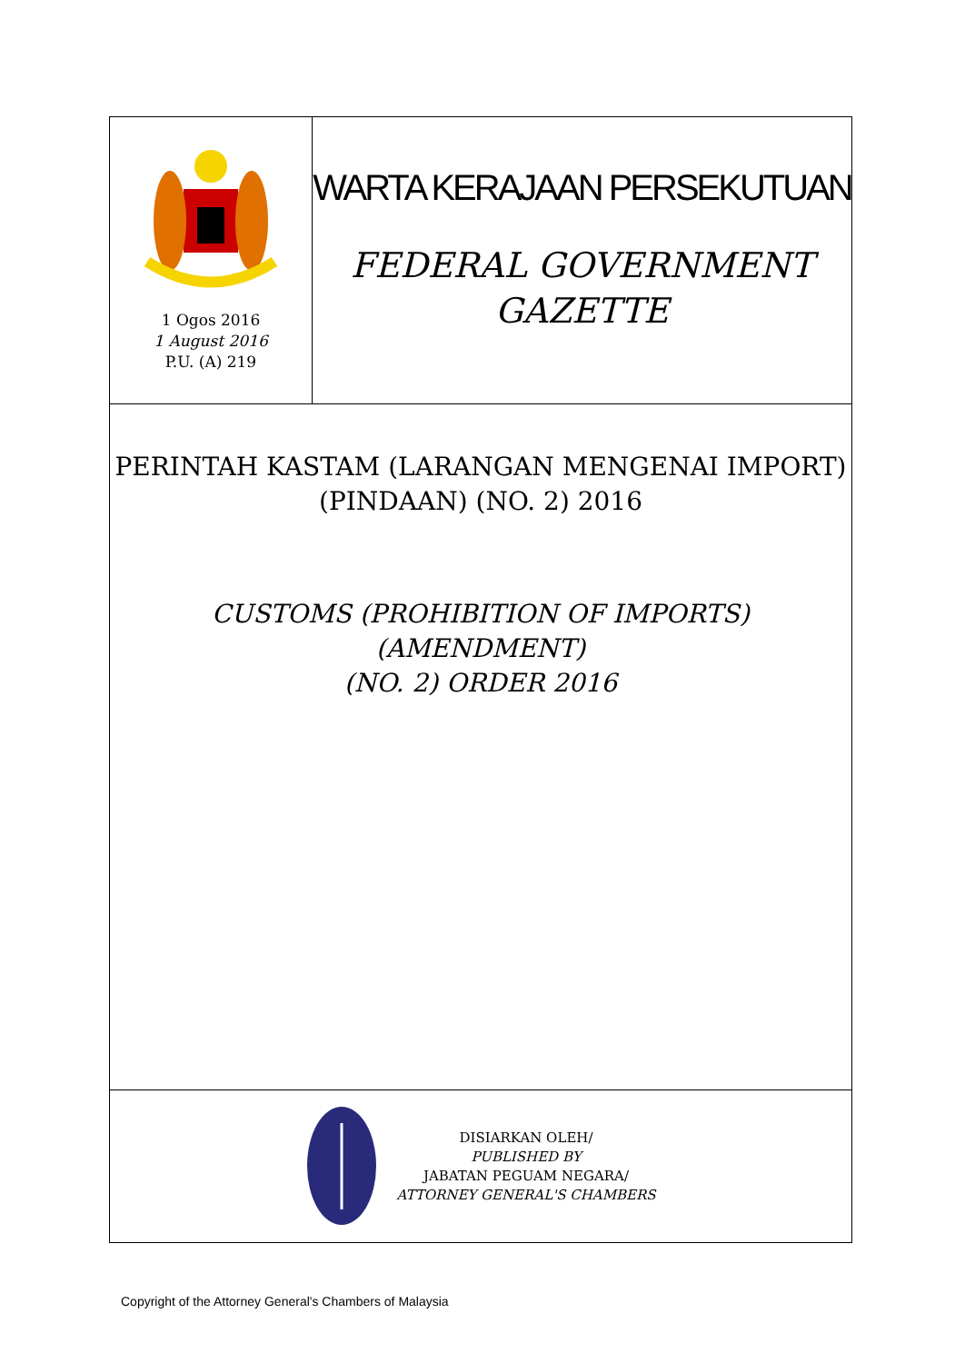1 Ogos 2016
1 August 2016
P.U. (A) 219
WARTA KERAJAAN PERSEKUTUAN
FEDERAL GOVERNMENT
GAZETTE
PERINTAH KASTAM (LARANGAN MENGENAI IMPORT)
(PINDAAN) (NO. 2) 2016
CUSTOMS (PROHIBITION OF IMPORTS) (AMENDMENT)
(NO. 2) ORDER 2016
DISIARKAN OLEH/
PUBLISHED BY
JABATAN PEGUAM NEGARA/
ATTORNEY GENERAL'S CHAMBERS
Copyright of the Attorney General's Chambers of Malaysia